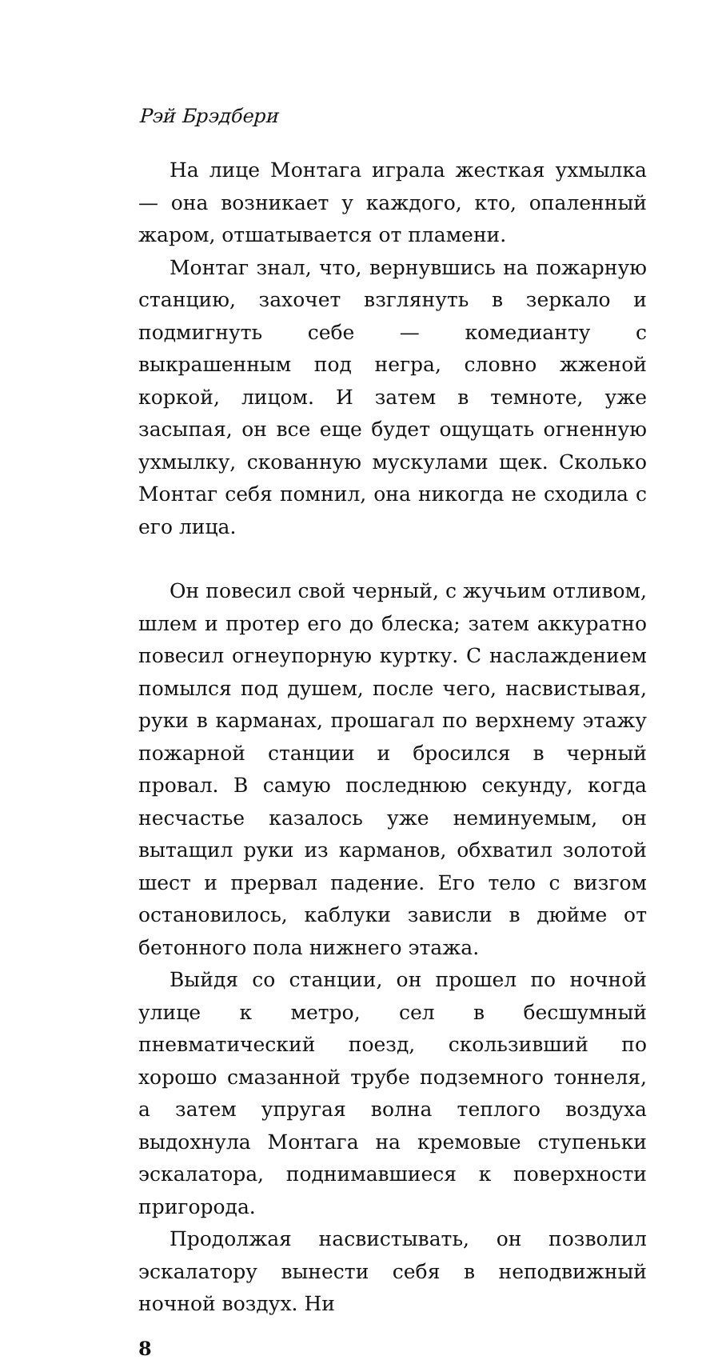Рэй Брэдбери
На лице Монтага играла жесткая ухмылка — она возникает у каждого, кто, опаленный жаром, отшатывается от пламени.
Монтаг знал, что, вернувшись на пожарную станцию, захочет взглянуть в зеркало и подмигнуть себе — комедианту с выкрашенным под негра, словно жженой коркой, лицом. И затем в темноте, уже засыпая, он все еще будет ощущать огненную ухмылку, скованную мускулами щек. Сколько Монтаг себя помнил, она никогда не сходила с его лица.
Он повесил свой черный, с жучьим отливом, шлем и протер его до блеска; затем аккуратно повесил огнеупорную куртку. С наслаждением помылся под душем, после чего, насвистывая, руки в карманах, прошагал по верхнему этажу пожарной станции и бросился в черный провал. В самую последнюю секунду, когда несчастье казалось уже неминуемым, он вытащил руки из карманов, обхватил золотой шест и прервал падение. Его тело с визгом остановилось, каблуки зависли в дюйме от бетонного пола нижнего этажа.
Выйдя со станции, он прошел по ночной улице к метро, сел в бесшумный пневматический поезд, скользивший по хорошо смазанной трубе подземного тоннеля, а затем упругая волна теплого воздуха выдохнула Монтага на кремовые ступеньки эскалатора, поднимавшиеся к поверхности пригорода.
Продолжая насвистывать, он позволил эскалатору вынести себя в неподвижный ночной воздух. Ни
8